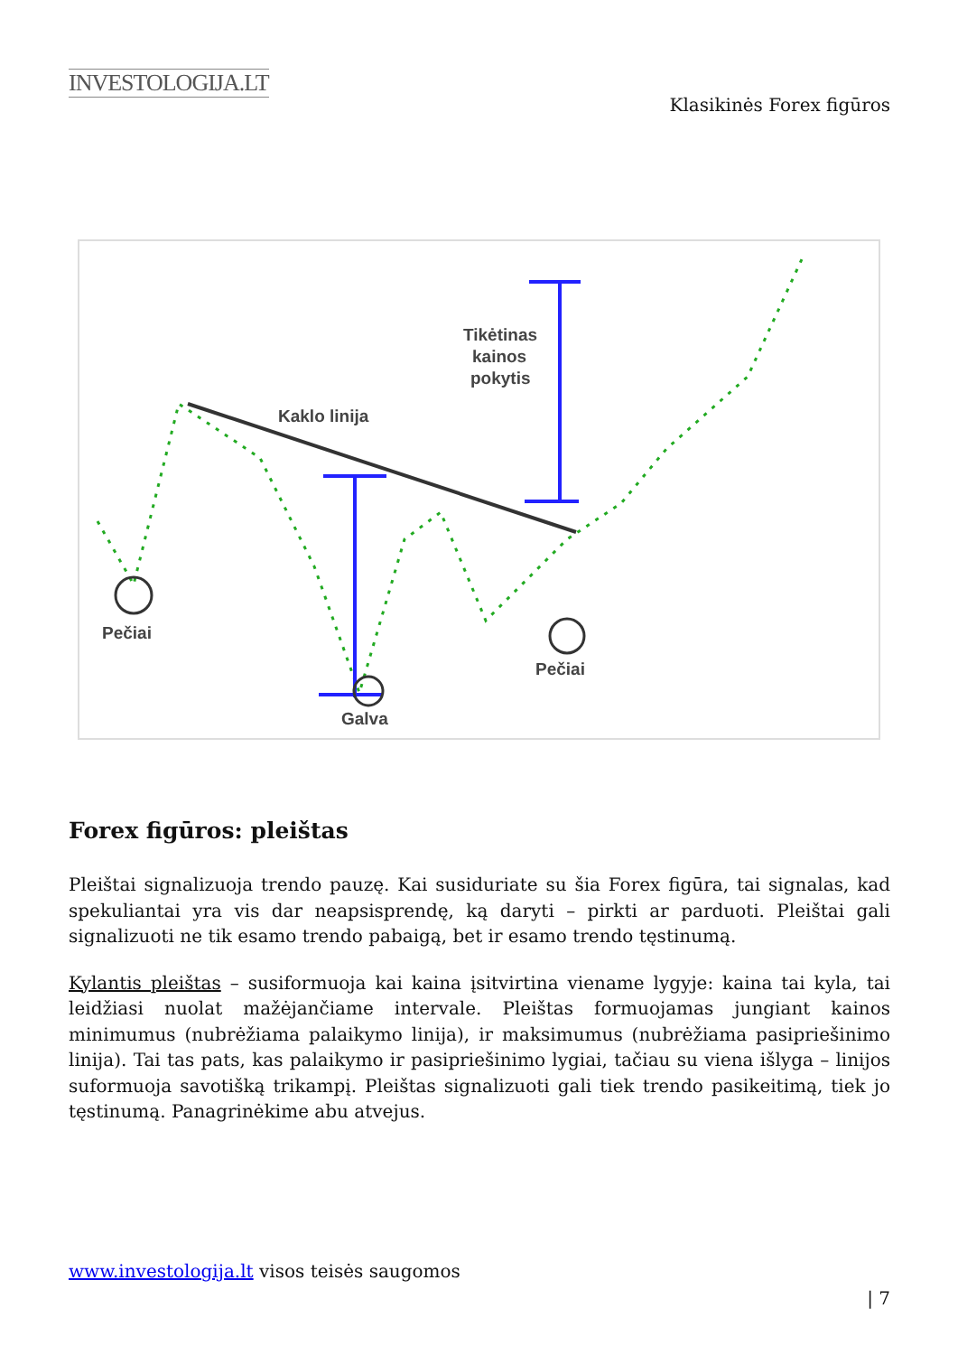INVESTOLOGIJA.LT
Klasikinės Forex figūros
Pečiai
Galva
Pečiai
Kaklo linija
Tikėtinas
kainos
pokytis
Forex figūros: pleištas
Pleištai signalizuoja trendo pauzę. Kai susiduriate su šia Forex figūra, tai signalas, kad spekuliantai yra vis dar neapsisprendę, ką daryti – pirkti ar parduoti. Pleištai gali signalizuoti ne tik esamo trendo pabaigą, bet ir esamo trendo tęstinumą.
Kylantis pleištas – susiformuoja kai kaina įsitvirtina viename lygyje: kaina tai kyla, tai leidžiasi nuolat mažėjančiame intervale. Pleištas formuojamas jungiant kainos minimumus (nubrėžiama palaikymo linija), ir maksimumus (nubrėžiama pasipriešinimo linija). Tai tas pats, kas palaikymo ir pasipriešinimo lygiai, tačiau su viena išlyga – linijos suformuoja savotišką trikampį. Pleištas signalizuoti gali tiek trendo pasikeitimą, tiek jo tęstinumą. Panagrinėkime abu atvejus.
www.investologija.lt visos teisės saugomos
| 7